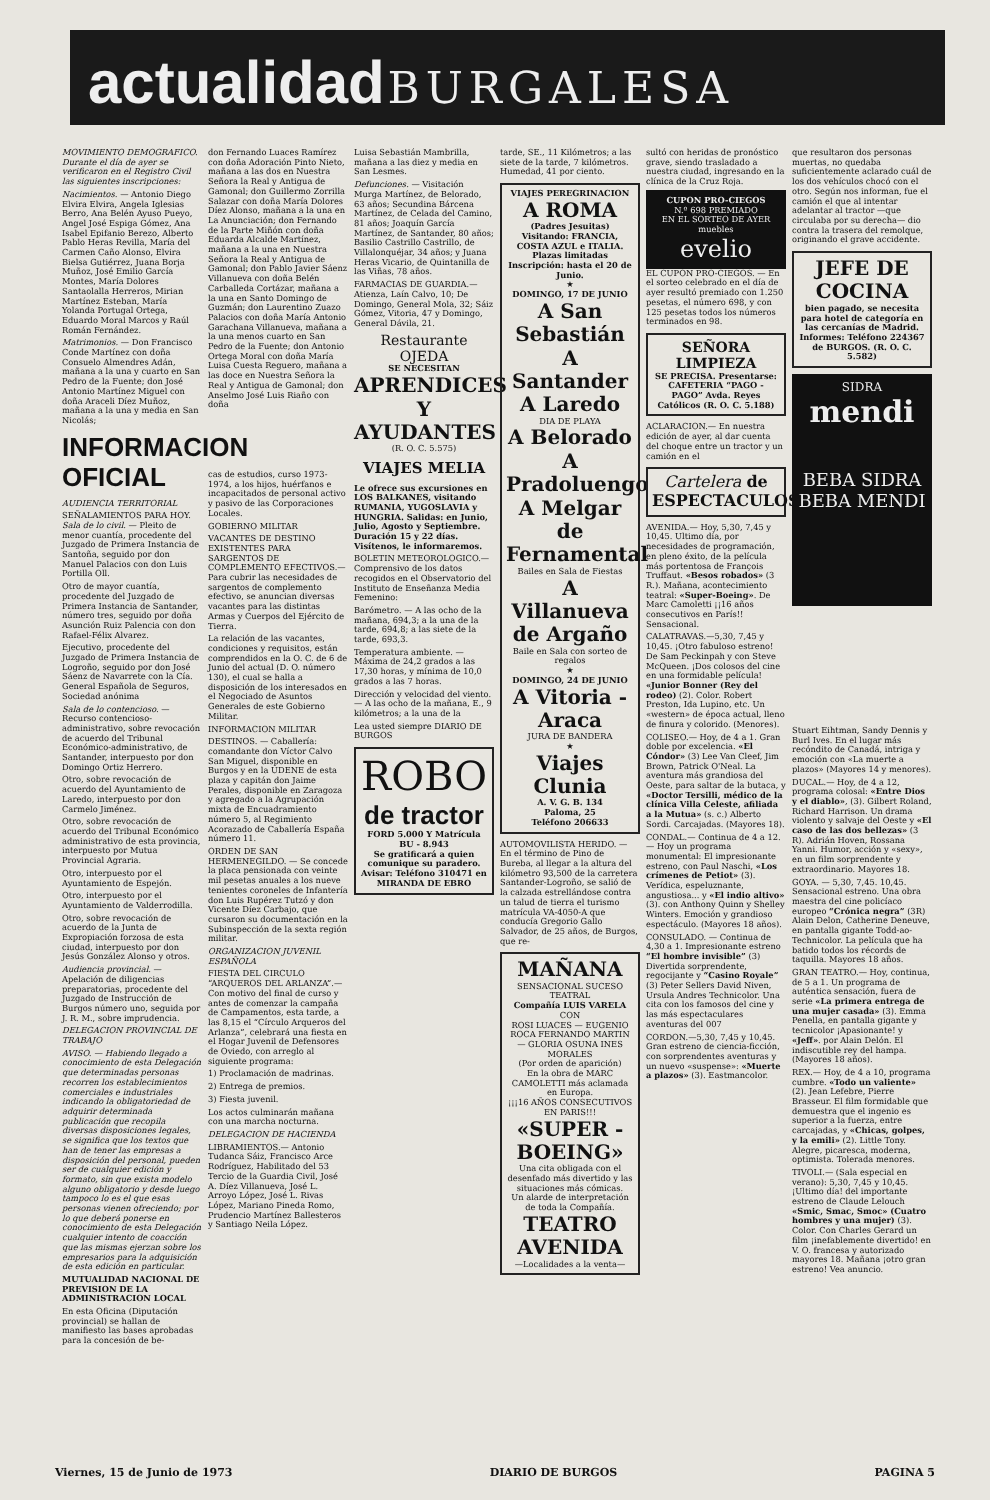actualidad BURGALESA
MOVIMIENTO DEMOGRAFICO. Durante el día de ayer se verificaron en el Registro Civil las siguientes inscripciones:
Nacimientos. — Antonio Diego Elvira Elvira, Angela Iglesias Berro, Ana Belén Ayuso Pueyo, Angel José Espiga Gómez, Ana Isabel Epifanio Berezo, Alberto Pablo Heras Revilla, María del Carmen Caño Alonso, Elvira Bielsa Gutiérrez, Juana Borja Muñoz, José Emilio García Montes, María Dolores Santaolalla Herreros, Mirian Martínez Esteban, María Yolanda Portugal Ortega, Eduardo Moral Marcos y Raúl Román Fernández.
Matrimonios. — Don Francisco Conde Martínez con doña Consuelo Almendres Adán, mañana a la una y cuarto en San Pedro de la Fuente; don José Antonio Martínez Miguel con doña Araceli Díez Muñoz, mañana a la una y media en San Nicolás;
INFORMACION OFICIAL
AUDIENCIA TERRITORIAL
SEÑALAMIENTOS PARA HOY. Sala de lo civil. — Pleito de menor cuantía, procedente del Juzgado de Primera Instancia de Santoña, seguido por don Manuel Palacios con don Luis Portilla Oll.
Otro de mayor cuantía, procedente del Juzgado de Primera Instancia de Santander, número tres, seguido por doña Asunción Ruiz Palencia con don Rafael-Félix Alvarez.
Ejecutivo, procedente del Juzgado de Primera Instancia de Logroño, seguido por don José Sáenz de Navarrete con la Cía. General Española de Seguros, Sociedad anónima
Sala de lo contencioso. — Recurso contencioso-administrativo, sobre revocación de acuerdo del Tribunal Económico-administrativo, de Santander, interpuesto por don Domingo Ortiz Herrero.
Otro, sobre revocación de acuerdo del Ayuntamiento de Laredo, interpuesto por don Carmelo Jiménez.
Otro, sobre revocación de acuerdo del Tribunal Económico administrativo de esta provincia, interpuesto por Mutua Provincial Agraria.
Otro, interpuesto por el Ayuntamiento de Espejón.
Otro, interpuesto por el Ayuntamiento de Valderrodilla.
Otro, sobre revocación de acuerdo de la Junta de Expropiación forzosa de esta ciudad, interpuesto por don Jesús González Alonso y otros.
Audiencia provincial. — Apelación de diligencias preparatorias, procedente del Juzgado de Instrucción de Burgos número uno, seguida por J. R. M., sobre imprudencia.
DELEGACION PROVINCIAL DE TRABAJO
AVISO. — Habiendo llegado a conocimiento de esta Delegación que determinadas personas recorren los establecimientos comerciales e industriales indicando la obligatoriedad de adquirir determinada publicación que recopila diversas disposiciones legales, se significa que los textos que han de tener las empresas a disposición del personal, pueden ser de cualquier edición y formato, sin que exista modelo alguno obligatorio y desde luego tampoco lo es el que esas personas vienen ofreciendo; por lo que deberá ponerse en conocimiento de esta Delegación cualquier intento de coacción que las mismas ejerzan sobre los empresarios para la adquisición de esta edición en particular.
MUTUALIDAD NACIONAL DE PREVISION DE LA ADMINISTRACION LOCAL
En esta Oficina (Diputación provincial) se hallan de manifiesto las bases aprobadas para la concesión de be-
don Fernando Luaces Ramírez con doña Adoración Pinto Nieto, mañana a las dos en Nuestra Señora la Real y Antigua de Gamonal; don Guillermo Zorrilla Salazar con doña María Dolores Díez Alonso, mañana a la una en La Anunciación; don Fernando de la Parte Miñón con doña Eduarda Alcalde Martínez, mañana a la una en Nuestra Señora la Real y Antigua de Gamonal; don Pablo Javier Sáenz Villanueva con doña Belén Carballeda Cortázar, mañana a la una en Santo Domingo de Guzmán; don Laurentino Zuazo Palacios con doña María Antonio Garachana Villanueva, mañana a la una menos cuarto en San Pedro de la Fuente; don Antonio Ortega Moral con doña María Luisa Cuesta Reguero, mañana a las doce en Nuestra Señora la Real y Antigua de Gamonal; don Anselmo José Luis Riaño con doña
cas de estudios, curso 1973-1974, a los hijos, huérfanos e incapacitados de personal activo y pasivo de las Corporaciones Locales.
GOBIERNO MILITAR
VACANTES DE DESTINO EXISTENTES PARA SARGENTOS DE COMPLEMENTO EFECTIVOS.—Para cubrir las necesidades de sargentos de complemento efectivo, se anuncian diversas vacantes para las distintas Armas y Cuerpos del Ejército de Tierra.
La relación de las vacantes, condiciones y requisitos, están comprendidos en la O. C. de 6 de Junio del actual (D. O. número 130), el cual se halla a disposición de los interesados en el Negociado de Asuntos Generales de este Gobierno Militar.
INFORMACION MILITAR
DESTINOS. — Caballería: comandante don Víctor Calvo San Miguel, disponible en Burgos y en la UDENE de esta plaza y capitán don Jaime Perales, disponible en Zaragoza y agregado a la Agrupación mixta de Encuadramiento número 5, al Regimiento Acorazado de Caballería España número 11.
ORDEN DE SAN HERMENEGILDO. — Se concede la placa pensionada con veinte mil pesetas anuales a los nueve tenientes coroneles de Infantería don Luis Rupérez Tutzó y don Vicente Díez Carbajo, que cursaron su documentación en la Subinspección de la sexta región militar.
ORGANIZACION JUVENIL ESPAÑOLA
FIESTA DEL CIRCULO “ARQUEROS DEL ARLANZA”.— Con motivo del final de curso y antes de comenzar la campaña de Campamentos, esta tarde, a las 8,15 el “Círculo Arqueros del Arlanza”, celebrará una fiesta en el Hogar Juvenil de Defensores de Oviedo, con arreglo al siguiente programa:
1) Proclamación de madrinas.
2) Entrega de premios.
3) Fiesta juvenil.
Los actos culminarán mañana con una marcha nocturna.
DELEGACION DE HACIENDA
LIBRAMIENTOS.— Antonio Tudanca Sáiz, Francisco Arce Rodríguez, Habilitado del 53 Tercio de la Guardia Civil, José A. Díez Villanueva, José L. Arroyo López, José L. Rivas López, Mariano Pineda Romo, Prudencio Martínez Ballesteros y Santiago Neila López.
Luisa Sebastián Mambrilla, mañana a las diez y media en San Lesmes.
Defunciones. — Visitación Murga Martínez, de Belorado, 63 años; Secundina Bárcena Martínez, de Celada del Camino, 81 años; Joaquín García Martínez, de Santander, 80 años; Basilio Castrillo Castrillo, de Villalonquéjar, 34 años; y Juana Heras Vicario, de Quintanilla de las Viñas, 78 años.
FARMACIAS DE GUARDIA.— Atienza, Laín Calvo, 10; De Domingo, General Mola, 32; Sáiz Gómez, Vitoria, 47 y Domingo, General Dávila, 21.
Restaurante OJEDA
SE NECESITAN
APRENDICES Y AYUDANTES
(R. O. C. 5.575)
VIAJES MELIA
Le ofrece sus excursiones en LOS BALKANES, visitando RUMANIA, YUGOSLAVIA y HUNGRIA. Salidas: en Junio, Julio, Agosto y Septiembre. Duración 15 y 22 días. Visítenos, le informaremos.
BOLETIN METEOROLOGICO.— Comprensivo de los datos recogidos en el Observatorio del Instituto de Enseñanza Media Femenino:
Barómetro. — A las ocho de la mañana, 694,3; a la una de la tarde, 694,8; a las siete de la tarde, 693,3.
Temperatura ambiente. — Máxima de 24,2 grados a las 17,30 horas, y mínima de 10,0 grados a las 7 horas.
Dirección y velocidad del viento. — A las ocho de la mañana, E., 9 kilómetros; a la una de la
Lea usted siempre DIARIO DE BURGOS
ROBO
de tractor
FORD 5.000 Y Matrícula BU - 8.943
Se gratificará a quien comunique su paradero. Avisar: Teléfono 310471 en MIRANDA DE EBRO
tarde, SE., 11 Kilómetros; a las siete de la tarde, 7 kilómetros. Humedad, 41 por ciento.
VIAJES PEREGRINACION
A ROMA
(Padres Jesuitas)
Visitando: FRANCIA, COSTA AZUL e ITALIA.
Plazas limitadas
Inscripción: hasta el 20 de Junio.
★
DOMINGO, 17 DE JUNIO
A San Sebastián
A Santander
A Laredo
DIA DE PLAYA
A Belorado
A Pradoluengo
A Melgar de Fernamental
Bailes en Sala de Fiestas
A Villanueva de Argaño
Baile en Sala con sorteo de regalos
★
DOMINGO, 24 DE JUNIO
A Vitoria - Araca
JURA DE BANDERA
★
Viajes Clunia
A. V. G. B. 134
Paloma, 25
Teléfono 206633
AUTOMOVILISTA HERIDO. — En el término de Pino de Bureba, al llegar a la altura del kilómetro 93,500 de la carretera Santander-Logroño, se salió de la calzada estrellándose contra un talud de tierra el turismo matrícula VA-4050-A que conducía Gregorio Gallo Salvador, de 25 años, de Burgos, que re-
MAÑANA
SENSACIONAL SUCESO TEATRAL
Compañía LUIS VARELA
CON
ROSI LUACES — EUGENIO ROCA FERNANDO MARTIN — GLORIA OSUNA INES MORALES
(Por orden de aparición)
En la obra de MARC CAMOLETTI más aclamada en Europa.
¡¡¡16 AÑOS CONSECUTIVOS EN PARIS!!!
«SUPER - BOEING»
Una cita obligada con el desenfado más divertido y las situaciones más cómicas.
Un alarde de interpretación de toda la Compañía.
TEATRO AVENIDA
—Localidades a la venta—
sultó con heridas de pronóstico grave, siendo trasladado a nuestra ciudad, ingresando en la clínica de la Cruz Roja.
CUPON PRO-CIEGOS
N.º 698 PREMIADO
EN EL SORTEO DE AYER
muebles
evelio
EL CUPON PRO-CIEGOS. — En el sorteo celebrado en el día de ayer resultó premiado con 1.250 pesetas, el número 698, y con 125 pesetas todos los números terminados en 98.
SEÑORA LIMPIEZA
SE PRECISA. Presentarse: CAFETERIA “PAGO - PAGO” Avda. Reyes Católicos (R. O. C. 5.188)
ACLARACION.— En nuestra edición de ayer, al dar cuenta del choque entre un tractor y un camión en el
Cartelera de ESPECTACULOS
AVENIDA.— Hoy, 5,30, 7,45 y 10,45. Ultimo día, por necesidades de programación, en pleno éxito, de la película más portentosa de François Truffaut. «Besos robados» (3 R.). Mañana, acontecimiento teatral: «Super-Boeing». De Marc Camoletti ¡¡16 años consecutivos en París!! Sensacional.
CALATRAVAS.—5,30, 7,45 y 10,45. ¡Otro fabuloso estreno! De Sam Peckinpah y con Steve McQueen. ¡Dos colosos del cine en una formidable película! «Junior Bonner (Rey del rodeo) (2). Color. Robert Preston, Ida Lupino, etc. Un «western» de época actual, lleno de finura y colorido. (Menores).
COLISEO.— Hoy, de 4 a 1. Gran doble por excelencia. «El Cóndor» (3) Lee Van Cleef, Jim Brown, Patrick O'Neal. La aventura más grandiosa del Oeste, para saltar de la butaca, y «Doctor Tersilli, médico de la clínica Villa Celeste, afiliada a la Mutua» (s. c.) Alberto Sordi. Carcajadas. (Mayores 18).
CONDAL.— Continua de 4 a 12.— Hoy un programa monumental: El impresionante estreno, con Paul Naschi, «Los crímenes de Petiot» (3). Verídica, espeluznante, angustiosa... y «El indio altivo» (3). con Anthony Quinn y Shelley Winters. Emoción y grandioso espectáculo. (Mayores 18 años).
CONSULADO. — Continua de 4,30 a 1. Impresionante estreno “El hombre invisible” (3) Divertida sorprendente, regocijante y “Casino Royale” (3) Peter Sellers David Niven, Ursula Andres Technicolor. Una cita con los famosos del cine y las más espectaculares aventuras del 007
CORDON.—5,30, 7,45 y 10,45. Gran estreno de ciencia-ficción, con sorprendentes aventuras y un nuevo «suspense»: «Muerte a plazos» (3). Eastmancolor.
que resultaron dos personas muertas, no quedaba suficientemente aclarado cuál de los dos vehículos chocó con el otro. Según nos informan, fue el camión el que al intentar adelantar al tractor —que circulaba por su derecha— dio contra la trasera del remolque, originando el grave accidente.
JEFE DE COCINA
bien pagado, se necesita para hotel de categoría en las cercanías de Madrid. Informes: Teléfono 224367 de BURGOS. (R. O. C. 5.582)
SIDRA
mendi
BEBA SIDRA
BEBA MENDI
Stuart Eihtman, Sandy Dennis y Burl Ives. En el lugar más recóndito de Canadá, intriga y emoción con «La muerte a plazos» (Mayores 14 y menores).
DUCAL.— Hoy, de 4 a 12, programa colosal: «Entre Dios y el diablo», (3). Gilbert Roland, Richard Harrison. Un drama violento y salvaje del Oeste y «El caso de las dos bellezas» (3 R). Adrián Hoven, Rossana Yanni. Humor, acción y «sexy», en un film sorprendente y extraordinario. Mayores 18.
GOYA. — 5,30, 7,45. 10,45. Sensacional estreno. Una obra maestra del cine policíaco europeo “Crónica negra” (3R) Alain Delon, Catherine Deneuve, en pantalla gigante Todd-ao-Technicolor. La película que ha batido todos los récords de taquilla. Mayores 18 años.
GRAN TEATRO.— Hoy, continua, de 5 a 1. Un programa de auténtica sensación, fuera de serie «La primera entrega de una mujer casada» (3). Emma Penella, en pantalla gigante y tecnicolor ¡Apasionante! y «Jeff». por Alain Delón. El indiscutible rey del hampa. (Mayores 18 años).
REX.— Hoy, de 4 a 10, programa cumbre. «Todo un valiente» (2). Jean Lefebre, Pierre Brasseur. El film formidable que demuestra que el ingenio es superior a la fuerza, entre carcajadas, y «Chicas, golpes, y la emili» (2). Little Tony. Alegre, picaresca, moderna, optimista. Tolerada menores.
TIVOLI.— (Sala especial en verano): 5,30, 7,45 y 10,45. ¡Ultimo día! del importante estreno de Claude Lelouch «Smic, Smac, Smoc» (Cuatro hombres y una mujer) (3). Color. Con Charles Gerard un film ¡inefablemente divertido! en V. O. francesa y autorizado mayores 18. Mañana ¡otro gran estreno! Vea anuncio.
Viernes, 15 de Junio de 1973 DIARIO DE BURGOS PAGINA 5